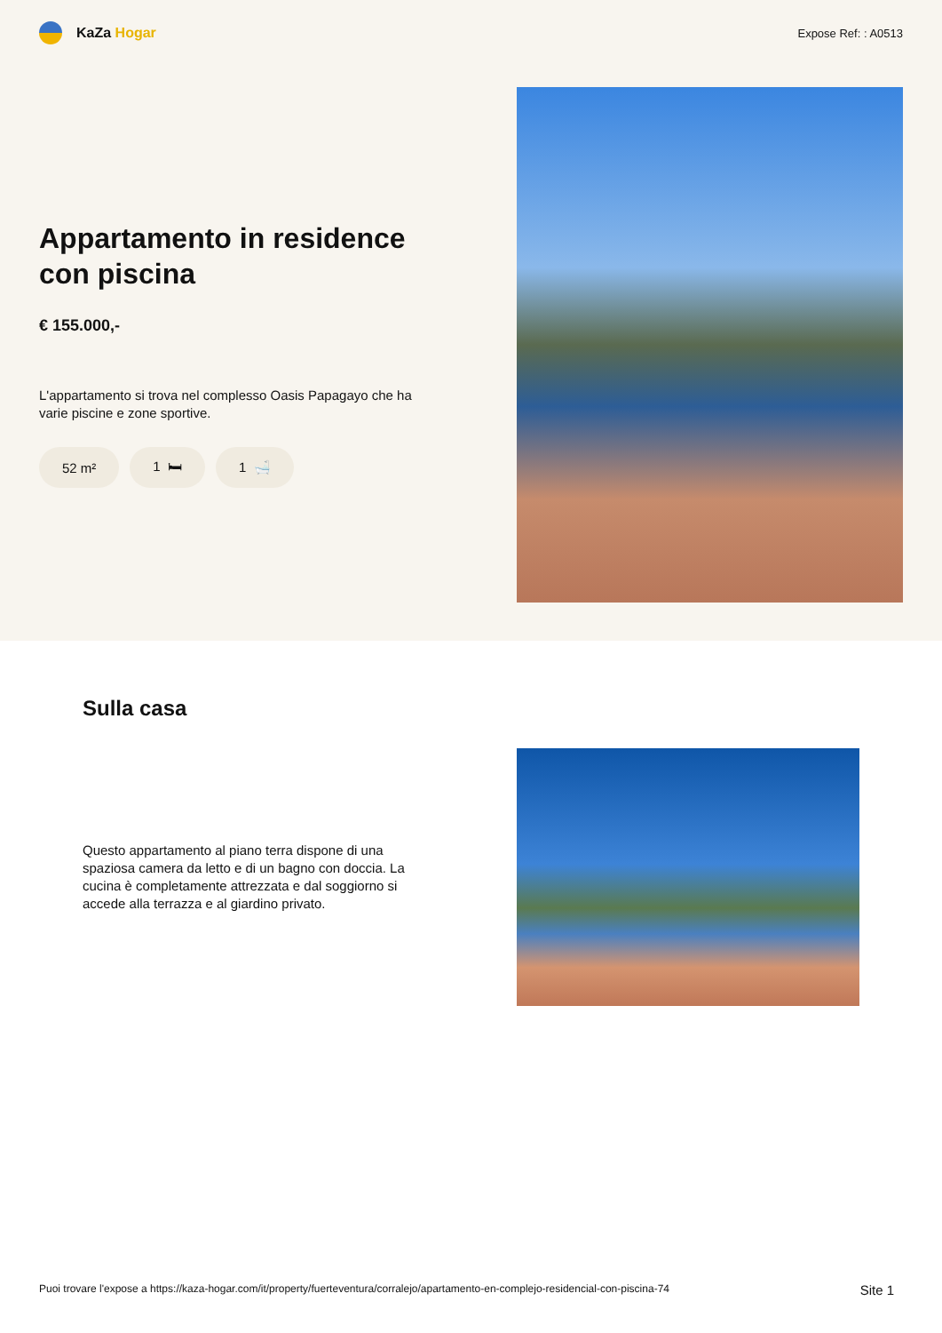KaZa Hogar
Expose Ref: : A0513
Appartamento in residence con piscina
€ 155.000,-
L'appartamento si trova nel complesso Oasis Papagayo che ha varie piscine e zone sportive.
52 m² 1 🛏 1 🛁
Sulla casa
Questo appartamento al piano terra dispone di una spaziosa camera da letto e di un bagno con doccia. La cucina è completamente attrezzata e dal soggiorno si accede alla terrazza e al giardino privato.
Puoi trovare l'expose a https://kaza-hogar.com/it/property/fuerteventura/corralejo/apartamento-en-complejo-residencial-con-piscina-74 Site 1